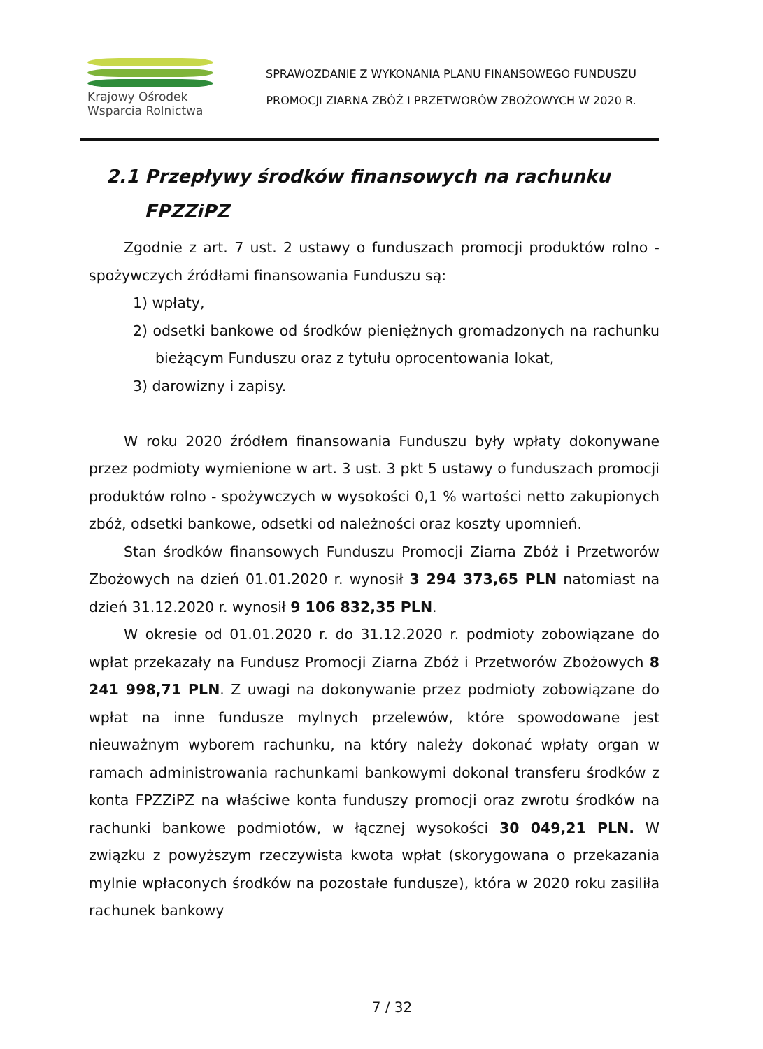Krajowy Ośrodek
Wsparcia Rolnictwa
SPRAWOZDANIE Z WYKONANIA PLANU FINANSOWEGO FUNDUSZU
PROMOCJI ZIARNA ZBÓŻ I PRZETWORÓW ZBOŻOWYCH W 2020 R.
2.1 Przepływy środków finansowych na rachunku
FPZZiPZ
Zgodnie z art. 7 ust. 2 ustawy o funduszach promocji produktów rolno - spożywczych źródłami finansowania Funduszu są:
1) wpłaty,
2) odsetki bankowe od środków pieniężnych gromadzonych na rachunku bieżącym Funduszu oraz z tytułu oprocentowania lokat,
3) darowizny i zapisy.
W roku 2020 źródłem finansowania Funduszu były wpłaty dokonywane przez podmioty wymienione w art. 3 ust. 3 pkt 5 ustawy o funduszach promocji produktów rolno - spożywczych w wysokości 0,1 % wartości netto zakupionych zbóż, odsetki bankowe, odsetki od należności oraz koszty upomnień.
Stan środków finansowych Funduszu Promocji Ziarna Zbóż i Przetworów Zbożowych na dzień 01.01.2020 r. wynosił 3 294 373,65 PLN natomiast na dzień 31.12.2020 r. wynosił 9 106 832,35 PLN.
W okresie od 01.01.2020 r. do 31.12.2020 r. podmioty zobowiązane do wpłat przekazały na Fundusz Promocji Ziarna Zbóż i Przetworów Zbożowych 8 241 998,71 PLN. Z uwagi na dokonywanie przez podmioty zobowiązane do wpłat na inne fundusze mylnych przelewów, które spowodowane jest nieuważnym wyborem rachunku, na który należy dokonać wpłaty organ w ramach administrowania rachunkami bankowymi dokonał transferu środków z konta FPZZiPZ na właściwe konta funduszy promocji oraz zwrotu środków na rachunki bankowe podmiotów, w łącznej wysokości 30 049,21 PLN. W związku z powyższym rzeczywista kwota wpłat (skorygowana o przekazania mylnie wpłaconych środków na pozostałe fundusze), która w 2020 roku zasiliła rachunek bankowy
7 / 32